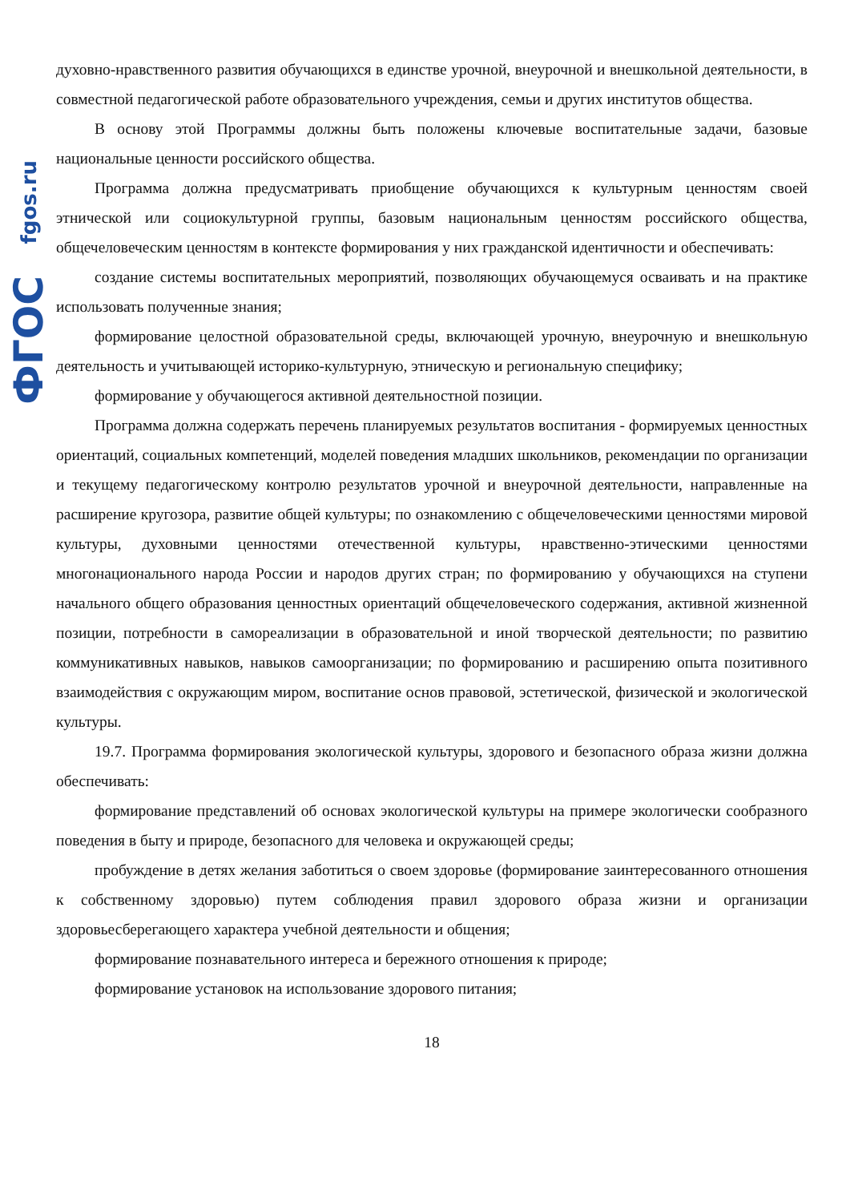fgos.ru
ФГОС
духовно-нравственного развития обучающихся в единстве урочной, внеурочной и внешкольной деятельности, в совместной педагогической работе образовательного учреждения, семьи и других институтов общества.
В основу этой Программы должны быть положены ключевые воспитательные задачи, базовые национальные ценности российского общества.
Программа должна предусматривать приобщение обучающихся к культурным ценностям своей этнической или социокультурной группы, базовым национальным ценностям российского общества, общечеловеческим ценностям в контексте формирования у них гражданской идентичности и обеспечивать:
создание системы воспитательных мероприятий, позволяющих обучающемуся осваивать и на практике использовать полученные знания;
формирование целостной образовательной среды, включающей урочную, внеурочную и внешкольную деятельность и учитывающей историко-культурную, этническую и региональную специфику;
формирование у обучающегося активной деятельностной позиции.
Программа должна содержать перечень планируемых результатов воспитания - формируемых ценностных ориентаций, социальных компетенций, моделей поведения младших школьников, рекомендации по организации и текущему педагогическому контролю результатов урочной и внеурочной деятельности, направленные на расширение кругозора, развитие общей культуры; по ознакомлению с общечеловеческими ценностями мировой культуры, духовными ценностями отечественной культуры, нравственно-этическими ценностями многонационального народа России и народов других стран; по формированию у обучающихся на ступени начального общего образования ценностных ориентаций общечеловеческого содержания, активной жизненной позиции, потребности в самореализации в образовательной и иной творческой деятельности; по развитию коммуникативных навыков, навыков самоорганизации; по формированию и расширению опыта позитивного взаимодействия с окружающим миром, воспитание основ правовой, эстетической, физической и экологической культуры.
19.7. Программа формирования экологической культуры, здорового и безопасного образа жизни должна обеспечивать:
формирование представлений об основах экологической культуры на примере экологически сообразного поведения в быту и природе, безопасного для человека и окружающей среды;
пробуждение в детях желания заботиться о своем здоровье (формирование заинтересованного отношения к собственному здоровью) путем соблюдения правил здорового образа жизни и организации здоровьесберегающего характера учебной деятельности и общения;
формирование познавательного интереса и бережного отношения к природе;
формирование установок на использование здорового питания;
18